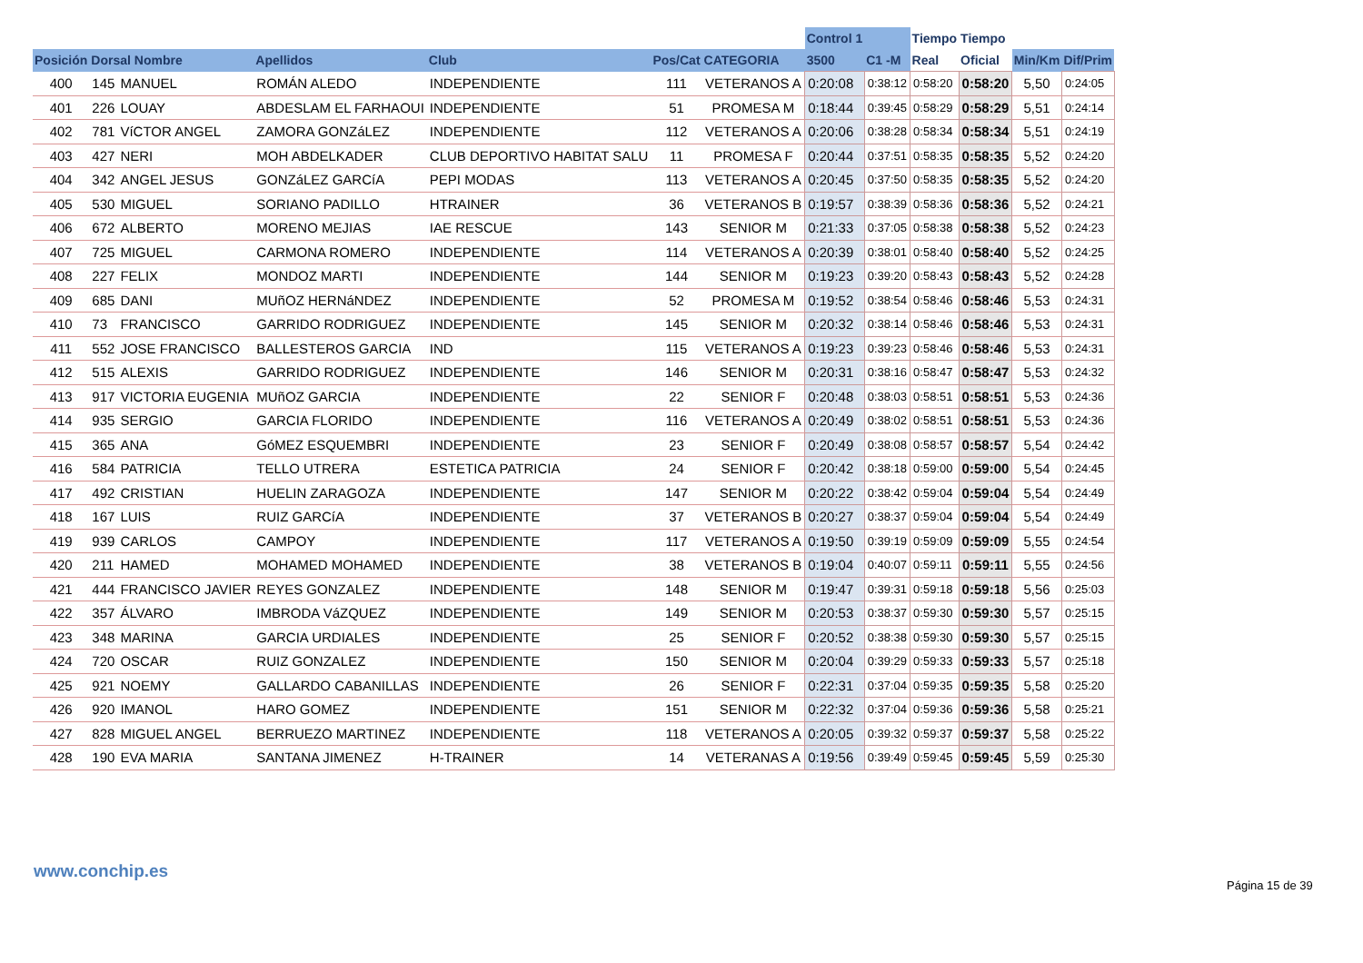| | | | | | | | Control 1 | | Tiempo | Tiempo | | |
| --- | --- | --- | --- | --- | --- | --- | --- | --- | --- | --- | --- | --- |
| Posición | Dorsal Nombre | | Apellidos | Club | Pos/Cat | CATEGORIA | 3500 | C1 -M | Real | Oficial | Min/Km | Dif/Prim |
| 400 | 145 | MANUEL | ROMÁN ALEDO | INDEPENDIENTE | 111 | VETERANOS A | 0:20:08 | 0:38:12 | 0:58:20 | 0:58:20 | 5,50 | 0:24:05 |
| 401 | 226 | LOUAY | ABDESLAM EL FARHAOUI | INDEPENDIENTE | 51 | PROMESA M | 0:18:44 | 0:39:45 | 0:58:29 | 0:58:29 | 5,51 | 0:24:14 |
| 402 | 781 | VíCTOR ANGEL | ZAMORA GONZáLEZ | INDEPENDIENTE | 112 | VETERANOS A | 0:20:06 | 0:38:28 | 0:58:34 | 0:58:34 | 5,51 | 0:24:19 |
| 403 | 427 | NERI | MOH ABDELKADER | CLUB DEPORTIVO HABITAT SALU | 11 | PROMESA F | 0:20:44 | 0:37:51 | 0:58:35 | 0:58:35 | 5,52 | 0:24:20 |
| 404 | 342 | ANGEL JESUS | GONZáLEZ GARCíA | PEPI MODAS | 113 | VETERANOS A | 0:20:45 | 0:37:50 | 0:58:35 | 0:58:35 | 5,52 | 0:24:20 |
| 405 | 530 | MIGUEL | SORIANO PADILLO | HTRAINER | 36 | VETERANOS B | 0:19:57 | 0:38:39 | 0:58:36 | 0:58:36 | 5,52 | 0:24:21 |
| 406 | 672 | ALBERTO | MORENO MEJIAS | IAE RESCUE | 143 | SENIOR M | 0:21:33 | 0:37:05 | 0:58:38 | 0:58:38 | 5,52 | 0:24:23 |
| 407 | 725 | MIGUEL | CARMONA ROMERO | INDEPENDIENTE | 114 | VETERANOS A | 0:20:39 | 0:38:01 | 0:58:40 | 0:58:40 | 5,52 | 0:24:25 |
| 408 | 227 | FELIX | MONDOZ MARTI | INDEPENDIENTE | 144 | SENIOR M | 0:19:23 | 0:39:20 | 0:58:43 | 0:58:43 | 5,52 | 0:24:28 |
| 409 | 685 | DANI | MUñOZ HERNáNDEZ | INDEPENDIENTE | 52 | PROMESA M | 0:19:52 | 0:38:54 | 0:58:46 | 0:58:46 | 5,53 | 0:24:31 |
| 410 | 73 | FRANCISCO | GARRIDO RODRIGUEZ | INDEPENDIENTE | 145 | SENIOR M | 0:20:32 | 0:38:14 | 0:58:46 | 0:58:46 | 5,53 | 0:24:31 |
| 411 | 552 | JOSE FRANCISCO | BALLESTEROS GARCIA | IND | 115 | VETERANOS A | 0:19:23 | 0:39:23 | 0:58:46 | 0:58:46 | 5,53 | 0:24:31 |
| 412 | 515 | ALEXIS | GARRIDO RODRIGUEZ | INDEPENDIENTE | 146 | SENIOR M | 0:20:31 | 0:38:16 | 0:58:47 | 0:58:47 | 5,53 | 0:24:32 |
| 413 | 917 | VICTORIA EUGENIA | MUñOZ GARCIA | INDEPENDIENTE | 22 | SENIOR F | 0:20:48 | 0:38:03 | 0:58:51 | 0:58:51 | 5,53 | 0:24:36 |
| 414 | 935 | SERGIO | GARCIA FLORIDO | INDEPENDIENTE | 116 | VETERANOS A | 0:20:49 | 0:38:02 | 0:58:51 | 0:58:51 | 5,53 | 0:24:36 |
| 415 | 365 | ANA | GóMEZ ESQUEMBRI | INDEPENDIENTE | 23 | SENIOR F | 0:20:49 | 0:38:08 | 0:58:57 | 0:58:57 | 5,54 | 0:24:42 |
| 416 | 584 | PATRICIA | TELLO UTRERA | ESTETICA PATRICIA | 24 | SENIOR F | 0:20:42 | 0:38:18 | 0:59:00 | 0:59:00 | 5,54 | 0:24:45 |
| 417 | 492 | CRISTIAN | HUELIN ZARAGOZA | INDEPENDIENTE | 147 | SENIOR M | 0:20:22 | 0:38:42 | 0:59:04 | 0:59:04 | 5,54 | 0:24:49 |
| 418 | 167 | LUIS | RUIZ GARCíA | INDEPENDIENTE | 37 | VETERANOS B | 0:20:27 | 0:38:37 | 0:59:04 | 0:59:04 | 5,54 | 0:24:49 |
| 419 | 939 | CARLOS | CAMPOY | INDEPENDIENTE | 117 | VETERANOS A | 0:19:50 | 0:39:19 | 0:59:09 | 0:59:09 | 5,55 | 0:24:54 |
| 420 | 211 | HAMED | MOHAMED MOHAMED | INDEPENDIENTE | 38 | VETERANOS B | 0:19:04 | 0:40:07 | 0:59:11 | 0:59:11 | 5,55 | 0:24:56 |
| 421 | 444 | FRANCISCO JAVIER | REYES GONZALEZ | INDEPENDIENTE | 148 | SENIOR M | 0:19:47 | 0:39:31 | 0:59:18 | 0:59:18 | 5,56 | 0:25:03 |
| 422 | 357 | ÁLVARO | IMBRODA VáZQUEZ | INDEPENDIENTE | 149 | SENIOR M | 0:20:53 | 0:38:37 | 0:59:30 | 0:59:30 | 5,57 | 0:25:15 |
| 423 | 348 | MARINA | GARCIA URDIALES | INDEPENDIENTE | 25 | SENIOR F | 0:20:52 | 0:38:38 | 0:59:30 | 0:59:30 | 5,57 | 0:25:15 |
| 424 | 720 | OSCAR | RUIZ GONZALEZ | INDEPENDIENTE | 150 | SENIOR M | 0:20:04 | 0:39:29 | 0:59:33 | 0:59:33 | 5,57 | 0:25:18 |
| 425 | 921 | NOEMY | GALLARDO CABANILLAS | INDEPENDIENTE | 26 | SENIOR F | 0:22:31 | 0:37:04 | 0:59:35 | 0:59:35 | 5,58 | 0:25:20 |
| 426 | 920 | IMANOL | HARO GOMEZ | INDEPENDIENTE | 151 | SENIOR M | 0:22:32 | 0:37:04 | 0:59:36 | 0:59:36 | 5,58 | 0:25:21 |
| 427 | 828 | MIGUEL ANGEL | BERRUEZO MARTINEZ | INDEPENDIENTE | 118 | VETERANOS A | 0:20:05 | 0:39:32 | 0:59:37 | 0:59:37 | 5,58 | 0:25:22 |
| 428 | 190 | EVA MARIA | SANTANA JIMENEZ | H-TRAINER | 14 | VETERANAS A | 0:19:56 | 0:39:49 | 0:59:45 | 0:59:45 | 5,59 | 0:25:30 |
www.conchip.es
Página 15 de 39